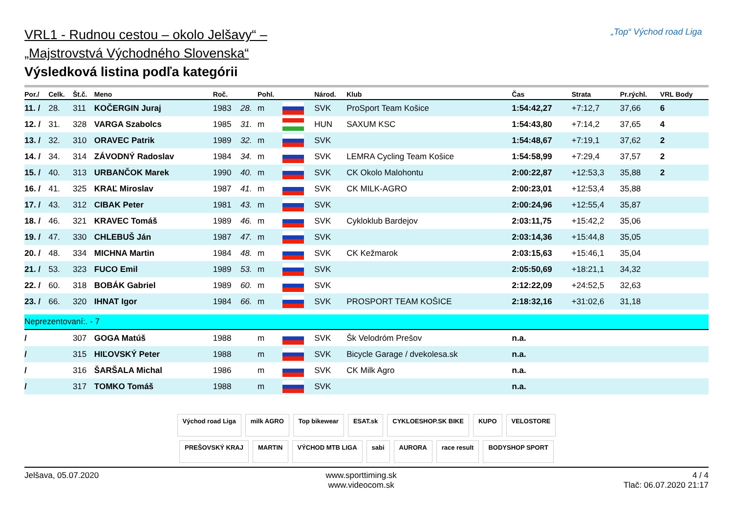VRL1 - Rudnou cestou – okolo Jelšavy“ –
„Majstrovstvá Východného Slovenska“
Výsledková listina podľa kategórii
„Top“ Východ road Liga
| Por./ | Celk. | Št.č. | Meno | Roč. | | Pohl. | | Národ. | Klub | Čas | Strata | Pr.rýchl. | VRL Body |
| --- | --- | --- | --- | --- | --- | --- | --- | --- | --- | --- | --- | --- | --- |
| 11. / | 28. | 311 | KOČERGIN Juraj | 1983 | 28. | m | | SVK | ProSport Team Košice | 1:54:42,27 | +7:12,7 | 37,66 | 6 |
| 12. / | 31. | 328 | VARGA Szabolcs | 1985 | 31. | m | | HUN | SAXUM KSC | 1:54:43,80 | +7:14,2 | 37,65 | 4 |
| 13. / | 32. | 310 | ORAVEC Patrik | 1989 | 32. | m | | SVK | | 1:54:48,67 | +7:19,1 | 37,62 | 2 |
| 14. / | 34. | 314 | ZÁVODNÝ Radoslav | 1984 | 34. | m | | SVK | LEMRA Cycling Team Košice | 1:54:58,99 | +7:29,4 | 37,57 | 2 |
| 15. / | 40. | 313 | URBANČOK Marek | 1990 | 40. | m | | SVK | CK Okolo Malohontu | 2:00:22,87 | +12:53,3 | 35,88 | 2 |
| 16. / | 41. | 325 | KRAĽ Miroslav | 1987 | 41. | m | | SVK | CK MILK-AGRO | 2:00:23,01 | +12:53,4 | 35,88 | |
| 17. / | 43. | 312 | CIBAK Peter | 1981 | 43. | m | | SVK | | 2:00:24,96 | +12:55,4 | 35,87 | |
| 18. / | 46. | 321 | KRAVEC Tomáš | 1989 | 46. | m | | SVK | Cykloklub Bardejov | 2:03:11,75 | +15:42,2 | 35,06 | |
| 19. / | 47. | 330 | CHLEBUŠ Ján | 1987 | 47. | m | | SVK | | 2:03:14,36 | +15:44,8 | 35,05 | |
| 20. / | 48. | 334 | MICHNA Martin | 1984 | 48. | m | | SVK | CK Kežmarok | 2:03:15,63 | +15:46,1 | 35,04 | |
| 21. / | 53. | 323 | FUCO Emil | 1989 | 53. | m | | SVK | | 2:05:50,69 | +18:21,1 | 34,32 | |
| 22. / | 60. | 318 | BOBÁK Gabriel | 1989 | 60. | m | | SVK | | 2:12:22,09 | +24:52,5 | 32,63 | |
| 23. / | 66. | 320 | IHNAT Igor | 1984 | 66. | m | | SVK | PROSPORT TEAM KOŠICE | 2:18:32,16 | +31:02,6 | 31,18 | |
| Neprezentovaní:. - 7 | | | | | | | | | | | | | |
| / | | 307 | GOGA Matúš | 1988 | | m | | SVK | Šk Velodróm Prešov | n.a. | | | |
| / | | 315 | HIĽOVSKÝ Peter | 1988 | | m | | SVK | Bicycle Garage / dvekolesa.sk | n.a. | | | |
| / | | 316 | ŠARŠALA Michal | 1986 | | m | | SVK | CK Milk Agro | n.a. | | | |
| / | | 317 | TOMKO Tomáš | 1988 | | m | | SVK | | n.a. | | | |
Východ road Liga milk AGRO Top bikewear ESAT.sk CYKLOESHOP.SK BIKE KUPO VELOSTORE PREŠOVSKÝ KRAJ MARTIN VÝCHOD MTB LIGA sabi AURORA race result BODYSHOP SPORT
Jelšava, 05.07.2020 www.sporttiming.sk
www.videocom.sk
4 / 4
Tlač: 06.07.2020 21:17